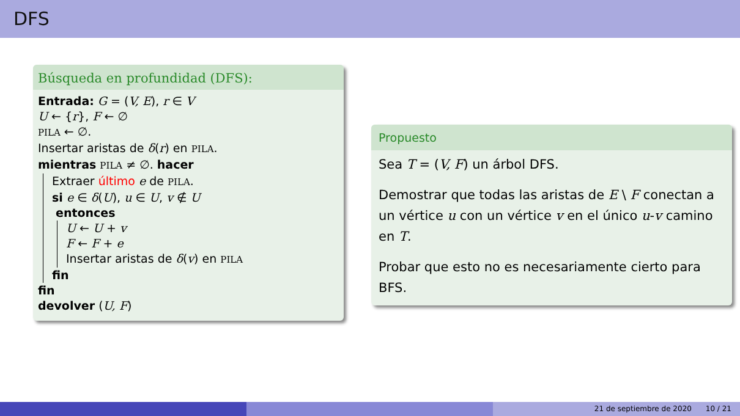DFS
Búsqueda en profundidad (DFS):
Entrada: G = (V, E), r ∈ V
U ← {r}, F ← ∅
PILA ← ∅.
Insertar aristas de δ(r) en PILA.
mientras PILA ≠ ∅. hacer
Extraer último e de PILA.
si e ∈ δ(U), u ∈ U, v ∉ U
entonces
U ← U + v
F ← F + e
Insertar aristas de δ(v) en PILA
fin
fin
devolver (U, F)
Propuesto
Sea T = (V, F) un árbol DFS.
Demostrar que todas las aristas de E \ F conectan a un vértice u con un vértice v en el único u-v camino en T.
Probar que esto no es necesariamente cierto para BFS.
21 de septiembre de 2020 10 / 21